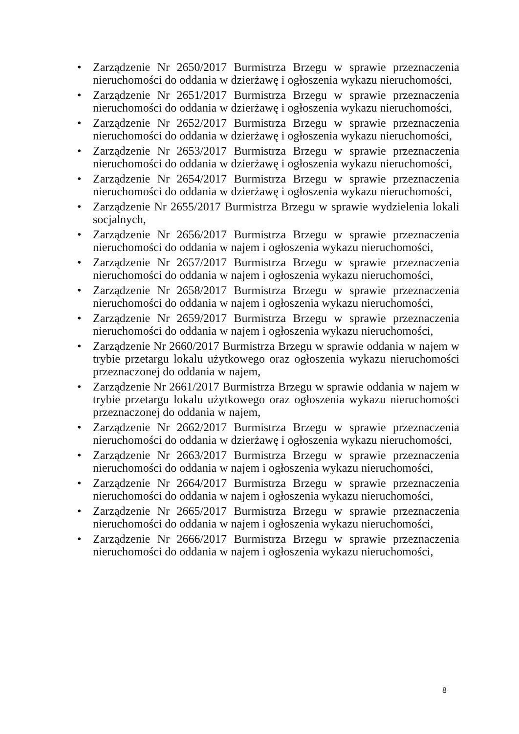• Zarządzenie Nr 2650/2017 Burmistrza Brzegu w sprawie przeznaczenia nieruchomości do oddania w dzierżawę i ogłoszenia wykazu nieruchomości,
• Zarządzenie Nr 2651/2017 Burmistrza Brzegu w sprawie przeznaczenia nieruchomości do oddania w dzierżawę i ogłoszenia wykazu nieruchomości,
• Zarządzenie Nr 2652/2017 Burmistrza Brzegu w sprawie przeznaczenia nieruchomości do oddania w dzierżawę i ogłoszenia wykazu nieruchomości,
• Zarządzenie Nr 2653/2017 Burmistrza Brzegu w sprawie przeznaczenia nieruchomości do oddania w dzierżawę i ogłoszenia wykazu nieruchomości,
• Zarządzenie Nr 2654/2017 Burmistrza Brzegu w sprawie przeznaczenia nieruchomości do oddania w dzierżawę i ogłoszenia wykazu nieruchomości,
• Zarządzenie Nr 2655/2017 Burmistrza Brzegu w sprawie wydzielenia lokali socjalnych,
• Zarządzenie Nr 2656/2017 Burmistrza Brzegu w sprawie przeznaczenia nieruchomości do oddania w najem i ogłoszenia wykazu nieruchomości,
• Zarządzenie Nr 2657/2017 Burmistrza Brzegu w sprawie przeznaczenia nieruchomości do oddania w najem i ogłoszenia wykazu nieruchomości,
• Zarządzenie Nr 2658/2017 Burmistrza Brzegu w sprawie przeznaczenia nieruchomości do oddania w najem i ogłoszenia wykazu nieruchomości,
• Zarządzenie Nr 2659/2017 Burmistrza Brzegu w sprawie przeznaczenia nieruchomości do oddania w najem i ogłoszenia wykazu nieruchomości,
• Zarządzenie Nr 2660/2017 Burmistrza Brzegu w sprawie oddania w najem w trybie przetargu lokalu użytkowego oraz ogłoszenia wykazu nieruchomości przeznaczonej do oddania w najem,
• Zarządzenie Nr 2661/2017 Burmistrza Brzegu w sprawie oddania w najem w trybie przetargu lokalu użytkowego oraz ogłoszenia wykazu nieruchomości przeznaczonej do oddania w najem,
• Zarządzenie Nr 2662/2017 Burmistrza Brzegu w sprawie przeznaczenia nieruchomości do oddania w dzierżawę i ogłoszenia wykazu nieruchomości,
• Zarządzenie Nr 2663/2017 Burmistrza Brzegu w sprawie przeznaczenia nieruchomości do oddania w najem i ogłoszenia wykazu nieruchomości,
• Zarządzenie Nr 2664/2017 Burmistrza Brzegu w sprawie przeznaczenia nieruchomości do oddania w najem i ogłoszenia wykazu nieruchomości,
• Zarządzenie Nr 2665/2017 Burmistrza Brzegu w sprawie przeznaczenia nieruchomości do oddania w najem i ogłoszenia wykazu nieruchomości,
• Zarządzenie Nr 2666/2017 Burmistrza Brzegu w sprawie przeznaczenia nieruchomości do oddania w najem i ogłoszenia wykazu nieruchomości,
8